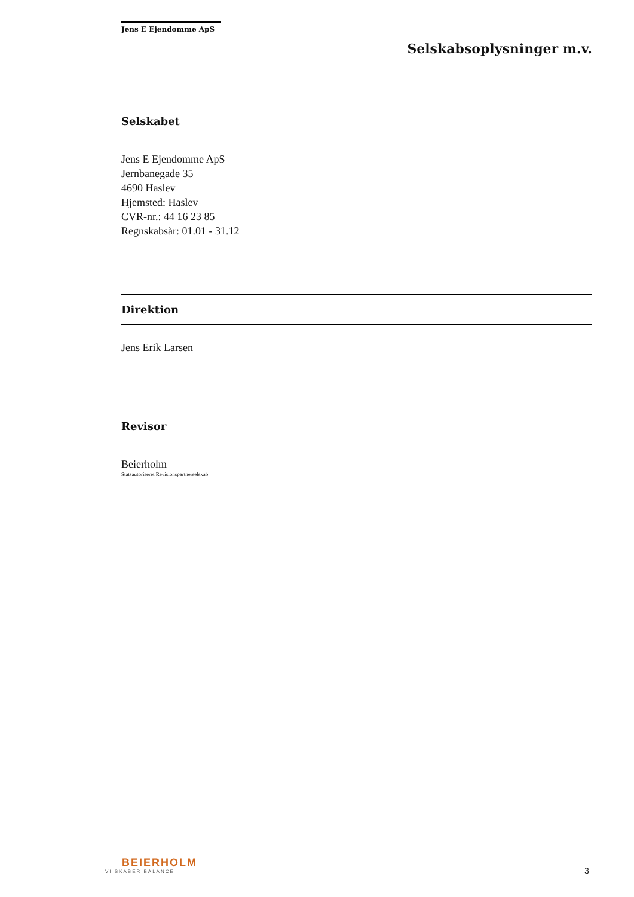Jens E Ejendomme ApS
Selskabsoplysninger m.v.
Selskabet
Jens E Ejendomme ApS
Jernbanegade 35
4690 Haslev
Hjemsted: Haslev
CVR-nr.: 44 16 23 85
Regnskabsår: 01.01 - 31.12
Direktion
Jens Erik Larsen
Revisor
Beierholm
Statsautoriseret Revisionspartnerselskab
BEIERHOLM
VI SKABER BALANCE
3